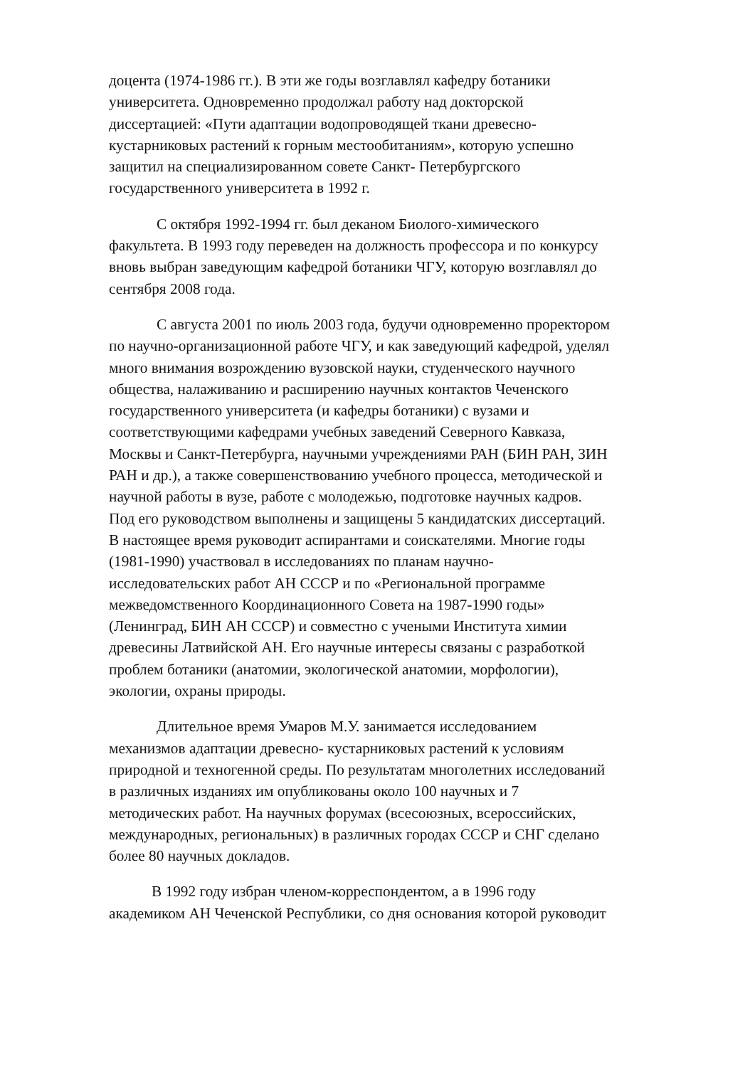доцента (1974-1986 гг.). В эти же годы возглавлял кафедру ботаники
университета. Одновременно продолжал работу над докторской
диссертацией: «Пути адаптации водопроводящей ткани древесно-
кустарниковых растений к горным местообитаниям», которую успешно
защитил на специализированном совете Санкт- Петербургского
государственного университета в 1992 г.
С октября 1992-1994 гг. был деканом Биолого-химического
факультета. В 1993 году переведен на должность профессора и по конкурсу
вновь выбран заведующим кафедрой ботаники ЧГУ, которую возглавлял до
сентября 2008 года.
С августа 2001 по июль 2003 года, будучи одновременно проректором
по научно-организационной работе ЧГУ, и как заведующий кафедрой, уделял
много внимания возрождению вузовской науки, студенческого научного
общества, налаживанию и расширению научных контактов Чеченского
государственного университета (и кафедры ботаники) с вузами и
соответствующими кафедрами учебных заведений Северного Кавказа,
Москвы и Санкт-Петербурга, научными учреждениями РАН (БИН РАН, ЗИН
РАН и др.), а также совершенствованию учебного процесса, методической и
научной работы в вузе, работе с молодежью, подготовке научных кадров.
Под его руководством выполнены и защищены 5 кандидатских диссертаций.
В настоящее время руководит аспирантами и соискателями. Многие годы
(1981-1990) участвовал в исследованиях по планам научно-
исследовательских работ АН СССР и по «Региональной программе
межведомственного Координационного Совета на 1987-1990 годы»
(Ленинград, БИН АН СССР) и совместно с учеными Института химии
древесины Латвийской АН. Его научные интересы связаны с разработкой
проблем ботаники (анатомии, экологической анатомии, морфологии),
экологии, охраны природы.
Длительное время Умаров М.У. занимается исследованием
механизмов адаптации древесно- кустарниковых растений к условиям
природной и техногенной среды. По результатам многолетних исследований
в различных изданиях им опубликованы около 100 научных и 7
методических работ. На научных форумах (всесоюзных, всероссийских,
международных, региональных) в различных городах СССР и СНГ сделано
более 80 научных докладов.
В 1992 году избран членом-корреспондентом, а в 1996 году
академиком АН Чеченской Республики, со дня основания которой руководит